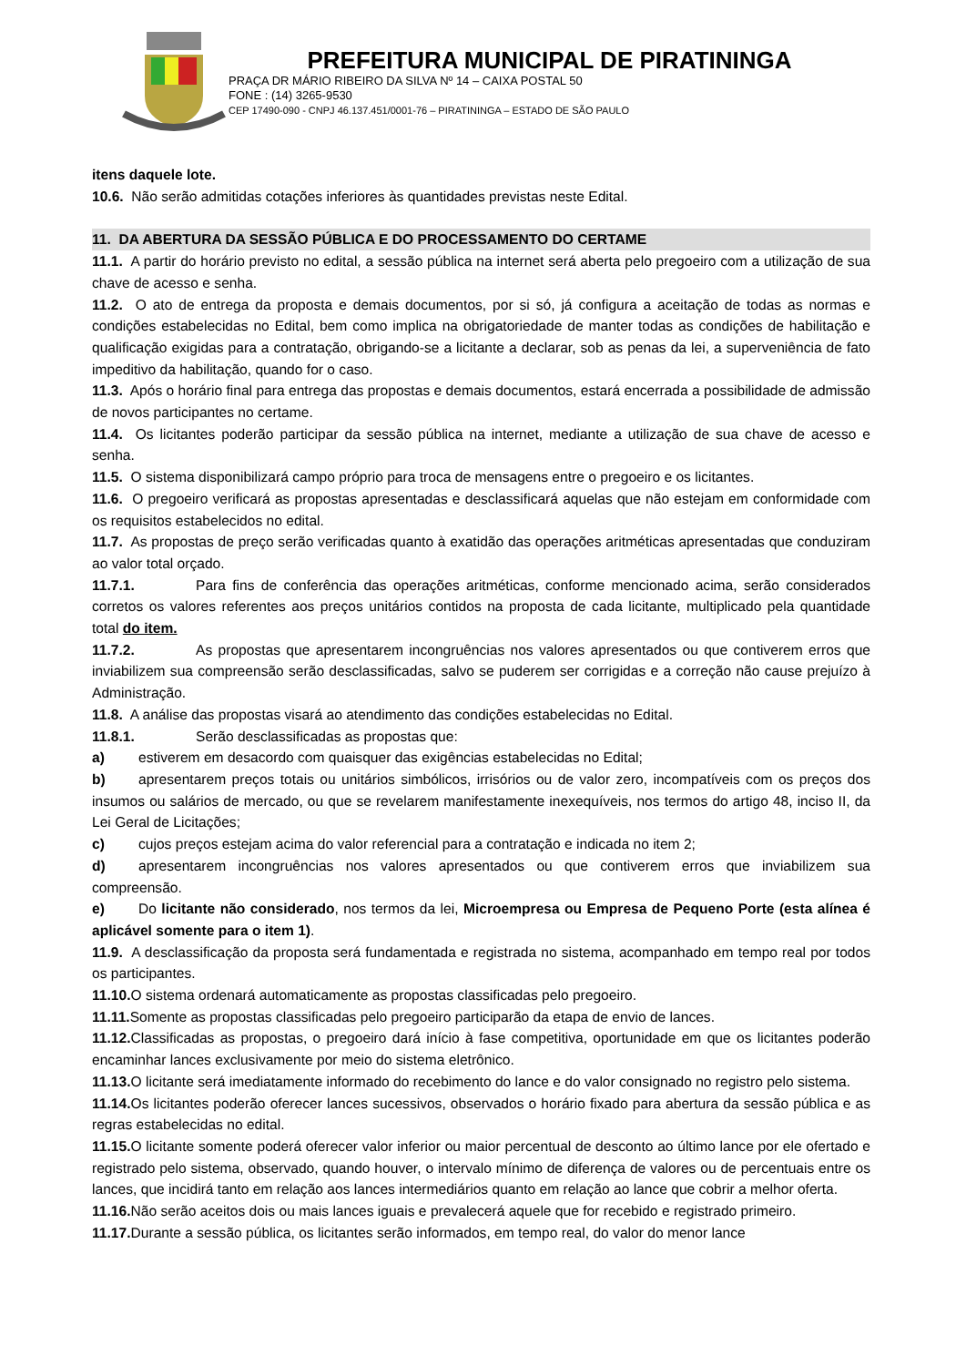PREFEITURA MUNICIPAL DE PIRATININGA
PRAÇA DR MÁRIO RIBEIRO DA SILVA Nº 14 – CAIXA POSTAL 50
FONE : (14) 3265-9530
CEP 17490-090 - CNPJ 46.137.451/0001-76 – PIRATININGA – ESTADO DE SÃO PAULO
itens daquele lote.
10.6. Não serão admitidas cotações inferiores às quantidades previstas neste Edital.
11. DA ABERTURA DA SESSÃO PÚBLICA E DO PROCESSAMENTO DO CERTAME
11.1. A partir do horário previsto no edital, a sessão pública na internet será aberta pelo pregoeiro com a utilização de sua chave de acesso e senha.
11.2. O ato de entrega da proposta e demais documentos, por si só, já configura a aceitação de todas as normas e condições estabelecidas no Edital, bem como implica na obrigatoriedade de manter todas as condições de habilitação e qualificação exigidas para a contratação, obrigando-se a licitante a declarar, sob as penas da lei, a superveniência de fato impeditivo da habilitação, quando for o caso.
11.3. Após o horário final para entrega das propostas e demais documentos, estará encerrada a possibilidade de admissão de novos participantes no certame.
11.4. Os licitantes poderão participar da sessão pública na internet, mediante a utilização de sua chave de acesso e senha.
11.5. O sistema disponibilizará campo próprio para troca de mensagens entre o pregoeiro e os licitantes.
11.6. O pregoeiro verificará as propostas apresentadas e desclassificará aquelas que não estejam em conformidade com os requisitos estabelecidos no edital.
11.7. As propostas de preço serão verificadas quanto à exatidão das operações aritméticas apresentadas que conduziram ao valor total orçado.
11.7.1. Para fins de conferência das operações aritméticas, conforme mencionado acima, serão considerados corretos os valores referentes aos preços unitários contidos na proposta de cada licitante, multiplicado pela quantidade total do item.
11.7.2. As propostas que apresentarem incongruências nos valores apresentados ou que contiverem erros que inviabilizem sua compreensão serão desclassificadas, salvo se puderem ser corrigidas e a correção não cause prejuízo à Administração.
11.8. A análise das propostas visará ao atendimento das condições estabelecidas no Edital.
11.8.1. Serão desclassificadas as propostas que:
a) estiverem em desacordo com quaisquer das exigências estabelecidas no Edital;
b) apresentarem preços totais ou unitários simbólicos, irrisórios ou de valor zero, incompatíveis com os preços dos insumos ou salários de mercado, ou que se revelarem manifestamente inexequíveis, nos termos do artigo 48, inciso II, da Lei Geral de Licitações;
c) cujos preços estejam acima do valor referencial para a contratação e indicada no item 2;
d) apresentarem incongruências nos valores apresentados ou que contiverem erros que inviabilizem sua compreensão.
e) Do licitante não considerado, nos termos da lei, Microempresa ou Empresa de Pequeno Porte (esta alínea é aplicável somente para o item 1).
11.9. A desclassificação da proposta será fundamentada e registrada no sistema, acompanhado em tempo real por todos os participantes.
11.10. O sistema ordenará automaticamente as propostas classificadas pelo pregoeiro.
11.11. Somente as propostas classificadas pelo pregoeiro participarão da etapa de envio de lances.
11.12. Classificadas as propostas, o pregoeiro dará início à fase competitiva, oportunidade em que os licitantes poderão encaminhar lances exclusivamente por meio do sistema eletrônico.
11.13. O licitante será imediatamente informado do recebimento do lance e do valor consignado no registro pelo sistema.
11.14. Os licitantes poderão oferecer lances sucessivos, observados o horário fixado para abertura da sessão pública e as regras estabelecidas no edital.
11.15. O licitante somente poderá oferecer valor inferior ou maior percentual de desconto ao último lance por ele ofertado e registrado pelo sistema, observado, quando houver, o intervalo mínimo de diferença de valores ou de percentuais entre os lances, que incidirá tanto em relação aos lances intermediários quanto em relação ao lance que cobrir a melhor oferta.
11.16. Não serão aceitos dois ou mais lances iguais e prevalecerá aquele que for recebido e registrado primeiro.
11.17. Durante a sessão pública, os licitantes serão informados, em tempo real, do valor do menor lance